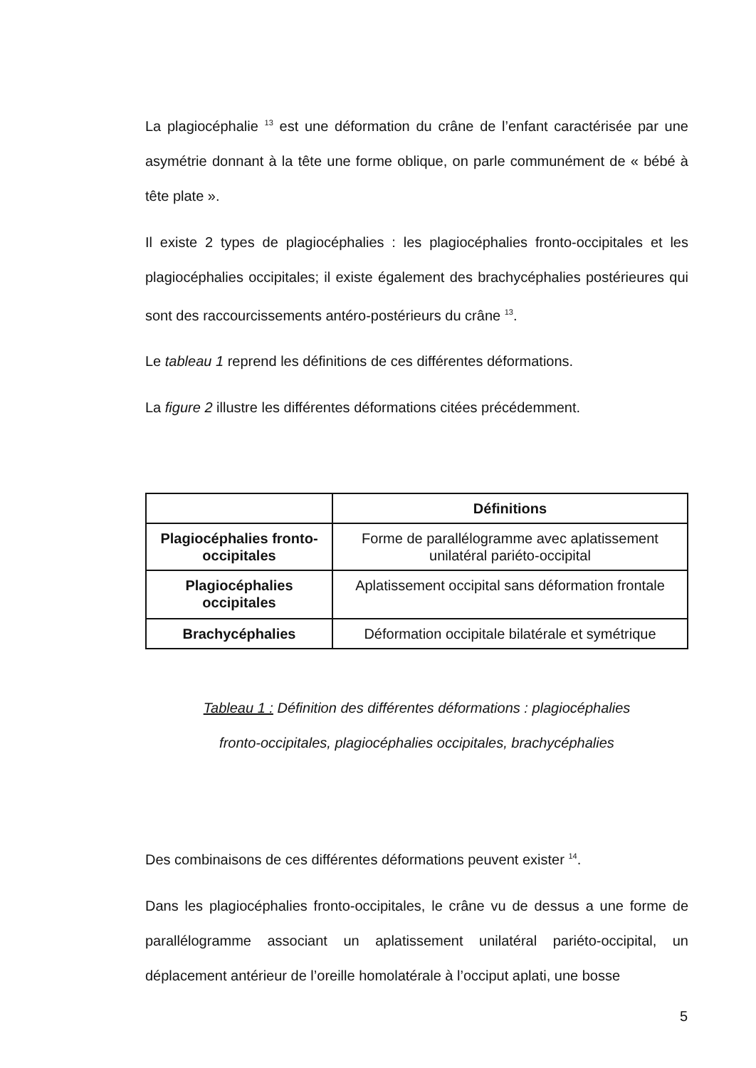La plagiocéphalie <sup>13</sup> est une déformation du crâne de l’enfant caractérisée par une asymétrie donnant à la tête une forme oblique, on parle communément de « bébé à tête plate ».
Il existe 2 types de plagiocéphalies : les plagiocéphalies fronto-occipitales et les plagiocéphalies occipitales; il existe également des brachycéphalies postérieures qui sont des raccourcissements antéro-postérieurs du crâne <sup>13</sup>.
Le tableau 1 reprend les définitions de ces différentes déformations.
La figure 2 illustre les différentes déformations citées précédemment.
| | Définitions |
| --- | --- |
| Plagiocéphalies fronto-occipitales | Forme de parallélogramme avec aplatissement unilatéral pariéto-occipital |
| Plagiocéphalies occipitales | Aplatissement occipital sans déformation frontale |
| Brachycéphalies | Déformation occipitale bilatérale et symétrique |
Tableau 1 : Définition des différentes déformations : plagiocéphalies
fronto-occipitales, plagiocéphalies occipitales, brachycéphalies
Des combinaisons de ces différentes déformations peuvent exister <sup>14</sup>.
Dans les plagiocéphalies fronto-occipitales, le crâne vu de dessus a une forme de parallélogramme associant un aplatissement unilatéral pariéto-occipital, un déplacement antérieur de l’oreille homolatérale à l’occiput aplati, une bosse
5